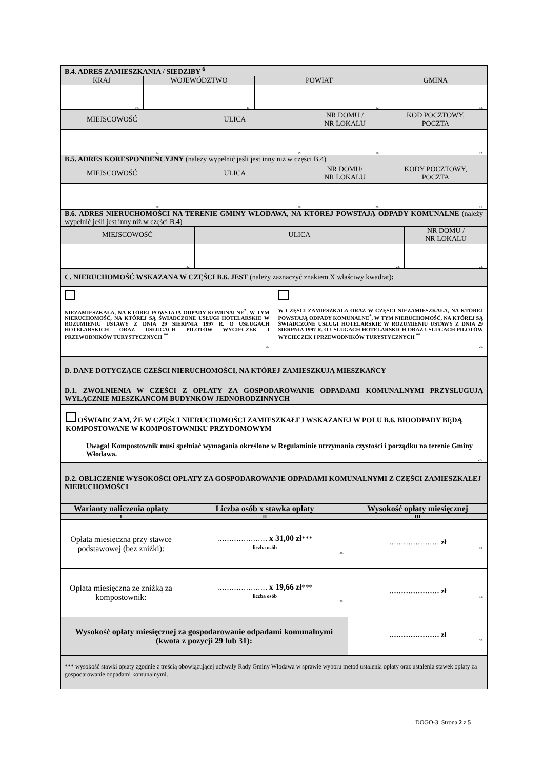| B.4. ADRES ZAMIESZKANIA / SIEDZIBY <sup>6</sup> | | | |
| KRAJ | WOJEWÓDZTWO | POWIAT | GMINA |
| 10. | 11. | 12. | 13. |
| MIEJSCOWOŚĆ | ULICA | NR DOMU / NR LOKALU | KOD POCZTOWY, POCZTA |
| 14. | 15. | 16. | 17. |
| B.5. ADRES KORESPONDENCYJNY (należy wypełnić jeśli jest inny niż w części B.4) | | | |
| MIEJSCOWOŚĆ | ULICA | NR DOMU/ NR LOKALU | KODY POCZTOWY, POCZTA |
| 18. | 19. | 20. | 21. |
| B.6. ADRES NIERUCHOMOŚCI NA TERENIE GMINY WŁODAWA, NA KTÓREJ POWSTAJĄ ODPADY KOMUNALNE (należy wypełnić jeśli jest inny niż w części B.4) | | |
| MIEJSCOWOŚĆ | ULICA | NR DOMU / NR LOKALU |
| 22. | 23. | 24. |
| C. NIERUCHOMOŚĆ WSKAZANA W CZĘŚCI B.6. JEST (należy zaznaczyć znakiem X właściwy kwadrat) : | | |
| NIEZAMIESZKAŁA, NA KTÓREJ POWSTAJĄ ODPADY KOMUNALNE<sup>*</sup>, W TYM NIERUCHOMOŚĆ, NA KTÓREJ SĄ ŚWIADCZONE USŁUGI HOTELARSKIE W ROZUMIENIU USTAWY Z DNIA 29 SIERPNIA 1997 R. O USŁUGACH HOTELARSKICH ORAZ USŁUGACH PILOTÓW WYCIECZEK I PRZEWODNIKÓW TURYSTYCZNYCH <sup>**</sup> 25. | W CZĘŚCI ZAMIESZKAŁA ORAZ W CZĘŚCI NIEZAMIESZKAŁA, NA KTÓREJ POWSTAJĄ ODPADY KOMUNALNE<sup>*</sup>, W TYM NIERUCHOMOŚĆ, NA KTÓREJ SĄ ŚWIADCZONE USŁUGI HOTELARSKIE W ROZUMIENIU USTAWY Z DNIA 29 SIERPNIA 1997 R. O USŁUGACH HOTELARSKICH ORAZ USŁUGACH PILOTÓW WYCIECZEK I PRZEWODNIKÓW TURYSTYCZNYCH <sup>**</sup> 26. |
| D. DANE DOTYCZĄCE CZEŚCI NIERUCHOMOŚCI, NA KTÓREJ ZAMIESZKUJĄ MIESZKAŃCY |
| D.1. ZWOLNIENIA W CZĘŚCI Z OPŁATY ZA GOSPODAROWANIE ODPADAMI KOMUNALNYMI PRZYSŁUGUJĄ WYŁĄCZNIE MIESZKAŃCOM BUDYNKÓW JEDNORODZINNYCH |
| OŚWIADCZAM, ŻE W CZĘŚCI NIERUCHOMOŚCI ZAMIESZKAŁEJ WSKAZANEJ W POLU B.6. BIOODPADY BĘDĄ KOMPOSTOWANE W KOMPOSTOWNIKU PRZYDOMOWYM Uwaga! Kompostownik musi spełniać wymagania określone w Regulaminie utrzymania czystości i porządku na terenie Gminy Włodawa. 27. |
| D.2. OBLICZENIE WYSOKOŚCI OPŁATY ZA GOSPODAROWANIE ODPADAMI KOMUNALNYMI Z CZĘŚCI ZAMIESZKAŁEJ NIERUCHOMOŚCI |
| Warianty naliczenia opłaty | Liczba osób x stawka opłaty | Wysokość opłaty miesięcznej |
| --- | --- | --- |
| I | II | III |
| Opłata miesięczna przy stawce podstawowej (bez zniżki): | ………………… x 31,00 zł *** liczba osób 28. | ………………… zł 29. |
| Opłata miesięczna ze zniżką za kompostownik: | ………………… x 19,66 zł *** liczba osób 30. | ………………… zł 31. |
| Wysokość opłaty miesięcznej za gospodarowanie odpadami komunalnymi (kwota z pozycji 29 lub 31): | | ………………… zł 32. |
| *** wysokość stawki opłaty zgodnie z treścią obowiązującej uchwały Rady Gminy Włodawa w sprawie wyboru metod ustalenia opłaty oraz ustalenia stawek opłaty za gospodarowanie odpadami komunalnymi. | | |
DOGO-3, Strona 2 z 5